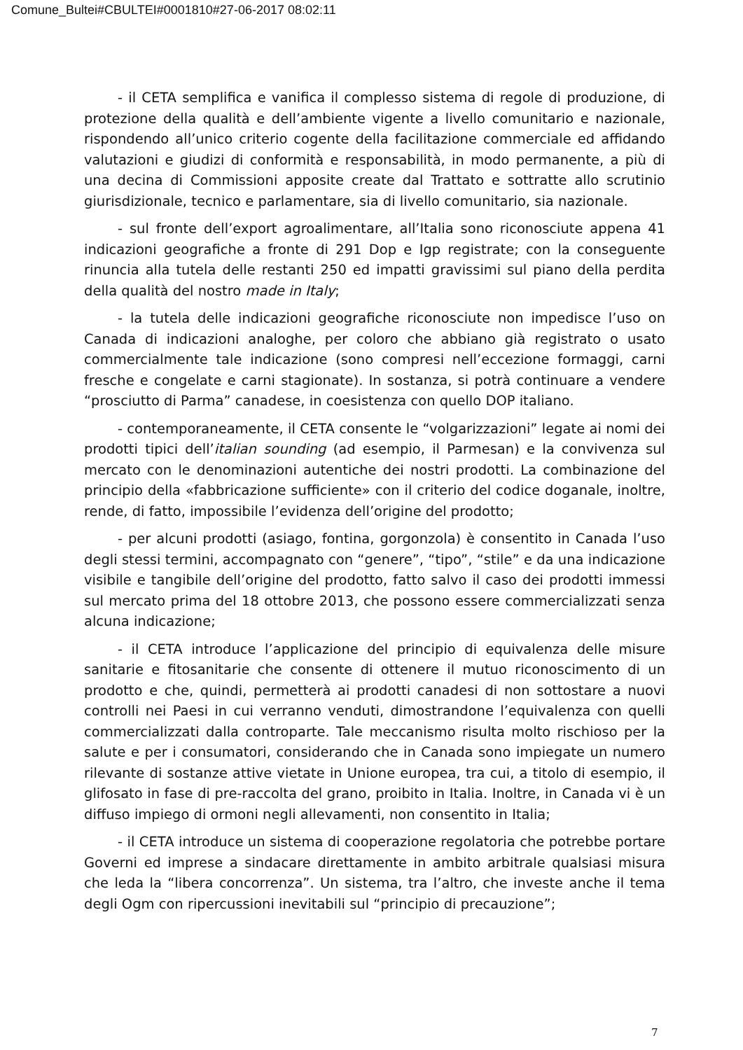Comune_Bultei#CBULTEI#0001810#27-06-2017 08:02:11
- il CETA semplifica e vanifica il complesso sistema di regole di produzione, di protezione della qualità e dell’ambiente vigente a livello comunitario e nazionale, rispondendo all’unico criterio cogente della facilitazione commerciale ed affidando valutazioni e giudizi di conformità e responsabilità, in modo permanente, a più di una decina di Commissioni apposite create dal Trattato e sottratte allo scrutinio giurisdizionale, tecnico e parlamentare, sia di livello comunitario, sia nazionale.
- sul fronte dell’export agroalimentare, all’Italia sono riconosciute appena 41 indicazioni geografiche a fronte di 291 Dop e Igp registrate; con la conseguente rinuncia alla tutela delle restanti 250 ed impatti gravissimi sul piano della perdita della qualità del nostro made in Italy;
- la tutela delle indicazioni geografiche riconosciute non impedisce l’uso on Canada di indicazioni analoghe, per coloro che abbiano già registrato o usato commercialmente tale indicazione (sono compresi nell’eccezione formaggi, carni fresche e congelate e carni stagionate). In sostanza, si potrà continuare a vendere “prosciutto di Parma” canadese, in coesistenza con quello DOP italiano.
- contemporaneamente, il CETA consente le “volgarizzazioni” legate ai nomi dei prodotti tipici dell’italian sounding (ad esempio, il Parmesan) e la convivenza sul mercato con le denominazioni autentiche dei nostri prodotti. La combinazione del principio della «fabbricazione sufficiente» con il criterio del codice doganale, inoltre, rende, di fatto, impossibile l’evidenza dell’origine del prodotto;
- per alcuni prodotti (asiago, fontina, gorgonzola) è consentito in Canada l’uso degli stessi termini, accompagnato con “genere”, “tipo”, “stile” e da una indicazione visibile e tangibile dell’origine del prodotto, fatto salvo il caso dei prodotti immessi sul mercato prima del 18 ottobre 2013, che possono essere commercializzati senza alcuna indicazione;
- il CETA introduce l’applicazione del principio di equivalenza delle misure sanitarie e fitosanitarie che consente di ottenere il mutuo riconoscimento di un prodotto e che, quindi, permetterà ai prodotti canadesi di non sottostare a nuovi controlli nei Paesi in cui verranno venduti, dimostrandone l’equivalenza con quelli commercializzati dalla controparte. Tale meccanismo risulta molto rischioso per la salute e per i consumatori, considerando che in Canada sono impiegate un numero rilevante di sostanze attive vietate in Unione europea, tra cui, a titolo di esempio, il glifosato in fase di pre-raccolta del grano, proibito in Italia. Inoltre, in Canada vi è un diffuso impiego di ormoni negli allevamenti, non consentito in Italia;
- il CETA introduce un sistema di cooperazione regolatoria che potrebbe portare Governi ed imprese a sindacare direttamente in ambito arbitrale qualsiasi misura che leda la “libera concorrenza”. Un sistema, tra l’altro, che investe anche il tema degli Ogm con ripercussioni inevitabili sul “principio di precauzione”;
7